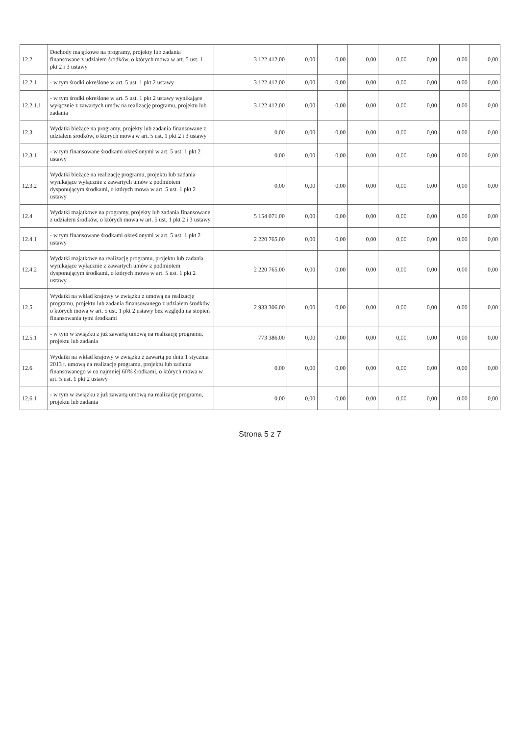| 12.2 | Dochody majątkowe na programy, projekty lub zadania finansowane z udziałem środków, o których mowa w art. 5 ust. 1 pkt 2 i 3 ustawy | 3 122 412,00 | 0,00 | 0,00 | 0,00 | 0,00 | 0,00 | 0,00 | 0,00 |
| 12.2.1 | - w tym środki określone w art. 5 ust. 1 pkt 2 ustawy | 3 122 412,00 | 0,00 | 0,00 | 0,00 | 0,00 | 0,00 | 0,00 | 0,00 |
| 12.2.1.1 | - w tym środki określone w art. 5 ust. 1 pkt 2 ustawy wynikające wyłącznie z zawartych umów na realizację programu, projektu lub zadania | 3 122 412,00 | 0,00 | 0,00 | 0,00 | 0,00 | 0,00 | 0,00 | 0,00 |
| 12.3 | Wydatki bieżące na programy, projekty lub zadania finansowane z udziałem środków, o których mowa w art. 5 ust. 1 pkt 2 i 3 ustawy | 0,00 | 0,00 | 0,00 | 0,00 | 0,00 | 0,00 | 0,00 | 0,00 |
| 12.3.1 | - w tym finansowane środkami określonymi w art. 5 ust. 1 pkt 2 ustawy | 0,00 | 0,00 | 0,00 | 0,00 | 0,00 | 0,00 | 0,00 | 0,00 |
| 12.3.2 | Wydatki bieżące na realizację programu, projektu lub zadania wynikające wyłącznie z zawartych umów z podmiotem dysponującym środkami, o których mowa w art. 5 ust. 1 pkt 2 ustawy | 0,00 | 0,00 | 0,00 | 0,00 | 0,00 | 0,00 | 0,00 | 0,00 |
| 12.4 | Wydatki majątkowe na programy, projekty lub zadania finansowane z udziałem środków, o których mowa w art. 5 ust. 1 pkt 2 i 3 ustawy | 5 154 071,00 | 0,00 | 0,00 | 0,00 | 0,00 | 0,00 | 0,00 | 0,00 |
| 12.4.1 | - w tym finansowane środkami określonymi w art. 5 ust. 1 pkt 2 ustawy | 2 220 765,00 | 0,00 | 0,00 | 0,00 | 0,00 | 0,00 | 0,00 | 0,00 |
| 12.4.2 | Wydatki majątkowe na realizację programu, projektu lub zadania wynikające wyłącznie z zawartych umów z podmiotem dysponującym środkami, o których mowa w art. 5 ust. 1 pkt 2 ustawy | 2 220 765,00 | 0,00 | 0,00 | 0,00 | 0,00 | 0,00 | 0,00 | 0,00 |
| 12.5 | Wydatki na wkład krajowy w związku z umową na realizację programu, projektu lub zadania finansowanego z udziałem środków, o których mowa w art. 5 ust. 1 pkt 2 ustawy bez względu na stopień finansowania tymi środkami | 2 933 306,00 | 0,00 | 0,00 | 0,00 | 0,00 | 0,00 | 0,00 | 0,00 |
| 12.5.1 | - w tym w związku z już zawartą umową na realizację programu, projektu lub zadania | 773 386,00 | 0,00 | 0,00 | 0,00 | 0,00 | 0,00 | 0,00 | 0,00 |
| 12.6 | Wydatki na wkład krajowy w związku z zawartą po dniu 1 stycznia 2013 r. umową na realizację programu, projektu lub zadania finansowanego w co najmniej 60% środkami, o których mowa w art. 5 ust. 1 pkt 2 ustawy | 0,00 | 0,00 | 0,00 | 0,00 | 0,00 | 0,00 | 0,00 | 0,00 |
| 12.6.1 | - w tym w związku z już zawartą umową na realizację programu, projektu lub zadania | 0,00 | 0,00 | 0,00 | 0,00 | 0,00 | 0,00 | 0,00 | 0,00 |
Strona 5 z 7